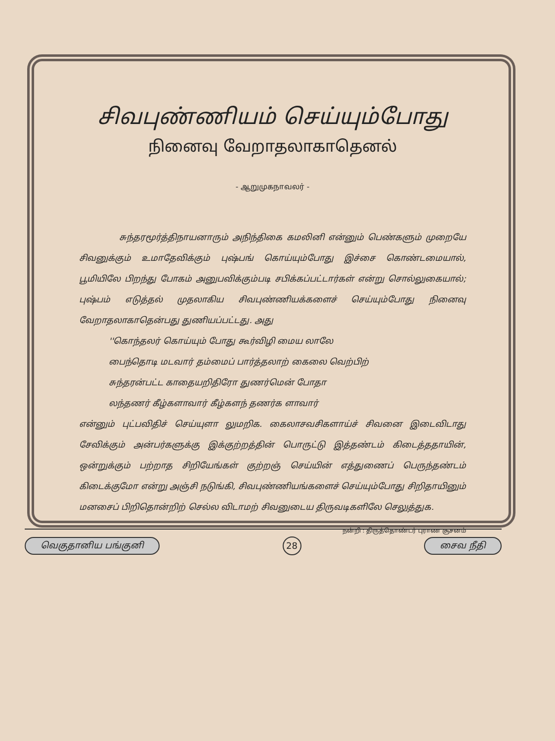சிவபுண்ணியம் செய்யும்போது
நினைவு வேறாதலாகாதெனல்
- ஆறுமுகநாவலர் -
சுந்தரமூர்த்திநாயனாரும் அநிந்திகை கமலினி என்னும் பெண்களும் முறையே சிவனுக்கும் உமாதேவிக்கும் புஷ்பங் கொய்யும்போது இச்சை கொண்டமையால், பூமியிலே பிறந்து போகம் அனுபவிக்கும்படி சபிக்கப்பட்டார்கள் என்று சொல்லுகையால்; புஷ்பம் எடுத்தல் முதலாகிய சிவபுண்ணியக்களைச் செய்யும்போது நினைவு வேறாதலாகாதென்பது துணியப்பட்டது. அது
''கொந்தலர் கொய்யும் போது கூர்விழி மைய லாலே
பைந்தொடி மடவார் தம்மைப் பார்த்தலாற் கைலை வெற்பிற்
சுந்தரன்பட்ட காதையறிதிரோ துணர்மென் போதா
லந்தணர் கீழ்களாவார் கீழ்களந் தணர்க ளாவார்
என்னும் புட்பவிதிச் செய்யுளா லுமறிக. கைலாசவசிகளாய்ச் சிவனை இடைவிடாது சேவிக்கும் அன்பர்களுக்கு இக்குற்றத்தின் பொருட்டு இத்தண்டம் கிடைத்ததாயின், ஒன்றுக்கும் பற்றாத சிறியேங்கள் குற்றஞ் செய்யின் எத்துணைப் பெருந்தண்டம் கிடைக்குமோ என்று அஞ்சி நடுங்கி, சிவபுண்ணியங்களைச் செய்யும்போது சிறிதாயினும் மனசைப் பிறிதொன்றிற் செல்ல விடாமற் சிவனுடைய திருவடிகளிலே செலுத்துக.
நன்றி : திருத்தொண்டர் புராண சூசனம்
வெகுதானிய பங்குனி 28 சைவ நீதி